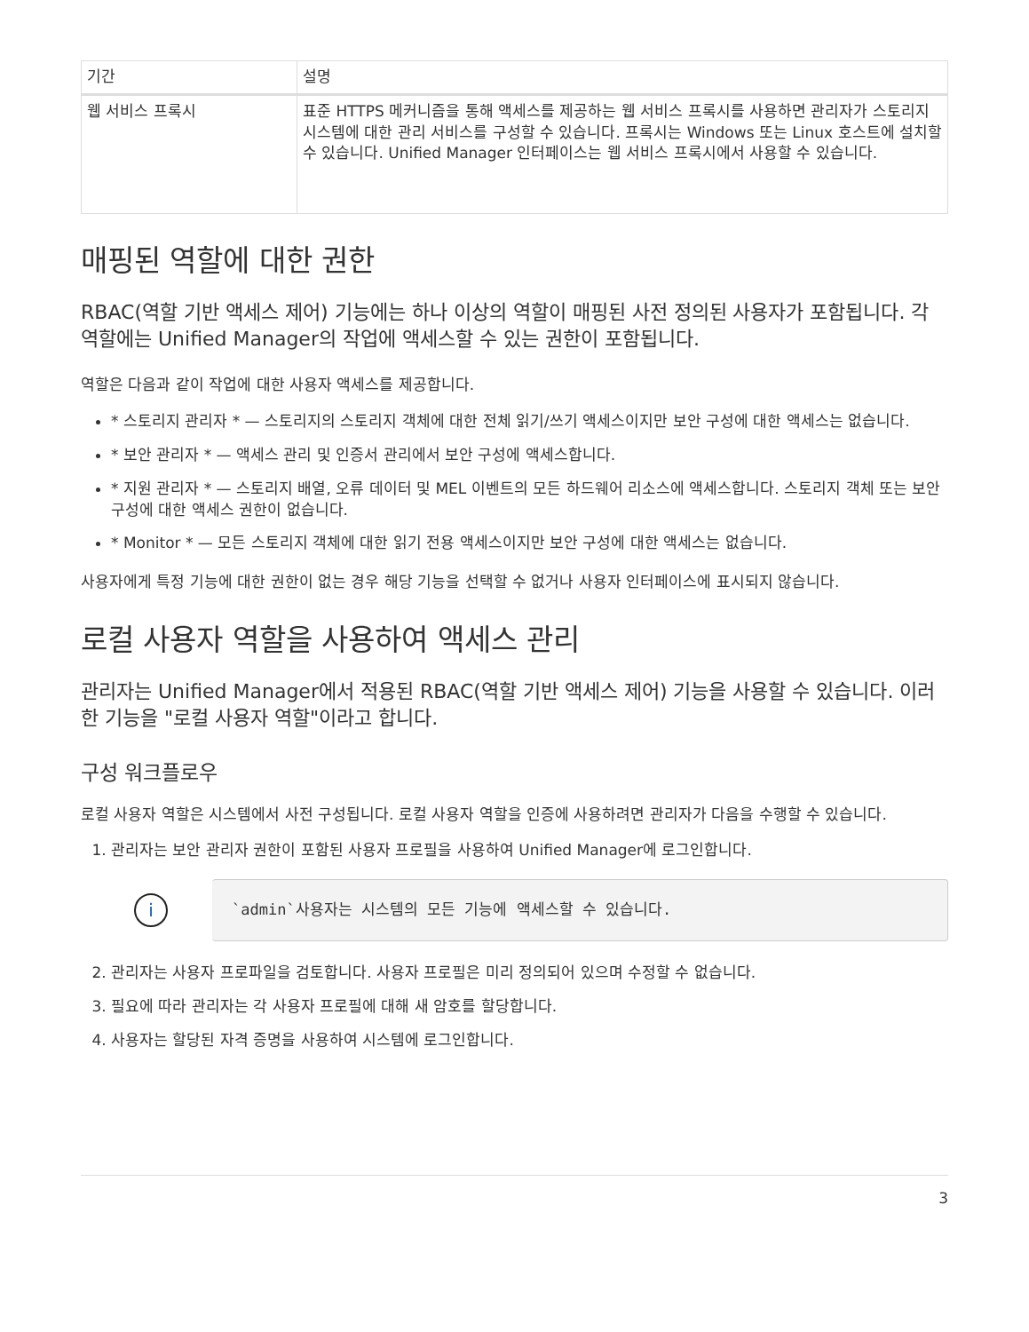| 기간 | 설명 |
| --- | --- |
| 웹 서비스 프록시 | 표준 HTTPS 메커니즘을 통해 액세스를 제공하는 웹 서비스 프록시를 사용하면 관리자가 스토리지 시스템에 대한 관리 서비스를 구성할 수 있습니다. 프록시는 Windows 또는 Linux 호스트에 설치할 수 있습니다. Unified Manager 인터페이스는 웹 서비스 프록시에서 사용할 수 있습니다. |
매핑된 역할에 대한 권한
RBAC(역할 기반 액세스 제어) 기능에는 하나 이상의 역할이 매핑된 사전 정의된 사용자가 포함됩니다. 각 역할에는 Unified Manager의 작업에 액세스할 수 있는 권한이 포함됩니다.
역할은 다음과 같이 작업에 대한 사용자 액세스를 제공합니다.
* 스토리지 관리자 * — 스토리지의 스토리지 객체에 대한 전체 읽기/쓰기 액세스이지만 보안 구성에 대한 액세스는 없습니다.
* 보안 관리자 * — 액세스 관리 및 인증서 관리에서 보안 구성에 액세스합니다.
* 지원 관리자 * — 스토리지 배열, 오류 데이터 및 MEL 이벤트의 모든 하드웨어 리소스에 액세스합니다. 스토리지 객체 또는 보안 구성에 대한 액세스 권한이 없습니다.
* Monitor * — 모든 스토리지 객체에 대한 읽기 전용 액세스이지만 보안 구성에 대한 액세스는 없습니다.
사용자에게 특정 기능에 대한 권한이 없는 경우 해당 기능을 선택할 수 없거나 사용자 인터페이스에 표시되지 않습니다.
로컬 사용자 역할을 사용하여 액세스 관리
관리자는 Unified Manager에서 적용된 RBAC(역할 기반 액세스 제어) 기능을 사용할 수 있습니다. 이러한 기능을 "로컬 사용자 역할"이라고 합니다.
구성 워크플로우
로컬 사용자 역할은 시스템에서 사전 구성됩니다. 로컬 사용자 역할을 인증에 사용하려면 관리자가 다음을 수행할 수 있습니다.
1. 관리자는 보안 관리자 권한이 포함된 사용자 프로필을 사용하여 Unified Manager에 로그인합니다.
i
`admin`사용자는 시스템의 모든 기능에 액세스할 수 있습니다.
2. 관리자는 사용자 프로파일을 검토합니다. 사용자 프로필은 미리 정의되어 있으며 수정할 수 없습니다.
3. 필요에 따라 관리자는 각 사용자 프로필에 대해 새 암호를 할당합니다.
4. 사용자는 할당된 자격 증명을 사용하여 시스템에 로그인합니다.
3